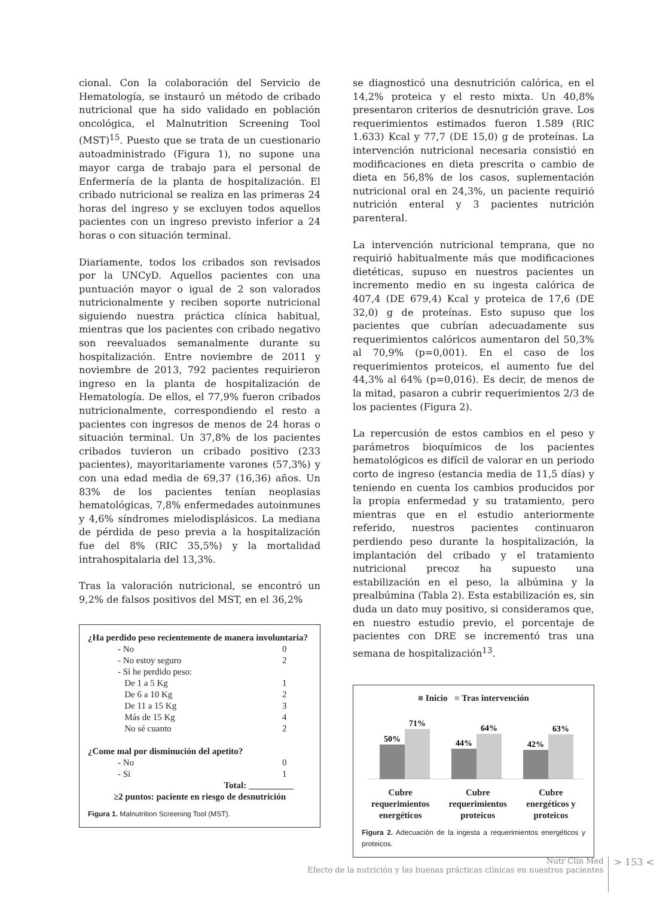cional. Con la colaboración del Servicio de Hematología, se instauró un método de cribado nutricional que ha sido validado en población oncológica, el Malnutrition Screening Tool (MST)<sup>15</sup>. Puesto que se trata de un cuestionario autoadministrado (Figura 1), no supone una mayor carga de trabajo para el personal de Enfermería de la planta de hospitalización. El cribado nutricional se realiza en las primeras 24 horas del ingreso y se excluyen todos aquellos pacientes con un ingreso previsto inferior a 24 horas o con situación terminal.
Diariamente, todos los cribados son revisados por la UNCyD. Aquellos pacientes con una puntuación mayor o igual de 2 son valorados nutricionalmente y reciben soporte nutricional siguiendo nuestra práctica clínica habitual, mientras que los pacientes con cribado negativo son reevaluados semanalmente durante su hospitalización. Entre noviembre de 2011 y noviembre de 2013, 792 pacientes requirieron ingreso en la planta de hospitalización de Hematología. De ellos, el 77,9% fueron cribados nutricionalmente, correspondiendo el resto a pacientes con ingresos de menos de 24 horas o situación terminal. Un 37,8% de los pacientes cribados tuvieron un cribado positivo (233 pacientes), mayoritariamente varones (57,3%) y con una edad media de 69,37 (16,36) años. Un 83% de los pacientes tenían neoplasias hematológicas, 7,8% enfermedades autoinmunes y 4,6% síndromes mielodisplásicos. La mediana de pérdida de peso previa a la hospitalización fue del 8% (RIC 35,5%) y la mortalidad intrahospitalaria del 13,3%.
Tras la valoración nutricional, se encontró un 9,2% de falsos positivos del MST, en el 36,2%
¿Ha perdido peso recientemente de manera involuntaria?
- No 0
- No estoy seguro 2
- Sí he perdido peso:
De 1 a 5 Kg 1
De 6 a 10 Kg 2
De 11 a 15 Kg 3
Más de 15 Kg 4
No sé cuanto 2
¿Come mal por disminución del apetito?
- No 0
- Sí 1
Total: __________
≥2 puntos: paciente en riesgo de desnutrición
Figura 1. Malnutrition Screening Tool (MST).
se diagnosticó una desnutrición calórica, en el 14,2% proteica y el resto mixta. Un 40,8% presentaron criterios de desnutrición grave. Los requerimientos estimados fueron 1.589 (RIC 1.633) Kcal y 77,7 (DE 15,0) g de proteínas. La intervención nutricional necesaria consistió en modificaciones en dieta prescrita o cambio de dieta en 56,8% de los casos, suplementación nutricional oral en 24,3%, un paciente requirió nutrición enteral y 3 pacientes nutrición parenteral.
La intervención nutricional temprana, que no requirió habitualmente más que modificaciones dietéticas, supuso en nuestros pacientes un incremento medio en su ingesta calórica de 407,4 (DE 679,4) Kcal y proteica de 17,6 (DE 32,0) g de proteínas. Esto supuso que los pacientes que cubrían adecuadamente sus requerimientos calóricos aumentaron del 50,3% al 70,9% (p=0,001). En el caso de los requerimientos proteicos, el aumento fue del 44,3% al 64% (p=0,016). Es decir, de menos de la mitad, pasaron a cubrir requerimientos 2/3 de los pacientes (Figura 2).
La repercusión de estos cambios en el peso y parámetros bioquímicos de los pacientes hematológicos es difícil de valorar en un periodo corto de ingreso (estancia media de 11,5 días) y teniendo en cuenta los cambios producidos por la propia enfermedad y su tratamiento, pero mientras que en el estudio anteriormente referido, nuestros pacientes continuaron perdiendo peso durante la hospitalización, la implantación del cribado y el tratamiento nutricional precoz ha supuesto una estabilización en el peso, la albúmina y la prealbúmina (Tabla 2). Esta estabilización es, sin duda un dato muy positivo, si consideramos que, en nuestro estudio previo, el porcentaje de pacientes con DRE se incrementó tras una semana de hospitalización<sup>13</sup>.
■ Inicio ■ Tras intervención
50%
71%
44%
64%
42%
63%
Cubre
requerimientos
energéticos
Cubre
requerimientos
proteicos
Cubre
energéticos y
proteicos
Figura 2. Adecuación de la ingesta a requerimientos energéticos y proteicos.
Nutr Clin Med
Efecto de la nutrición y las buenas prácticas clínicas en nuestros pacientes
> 153 <